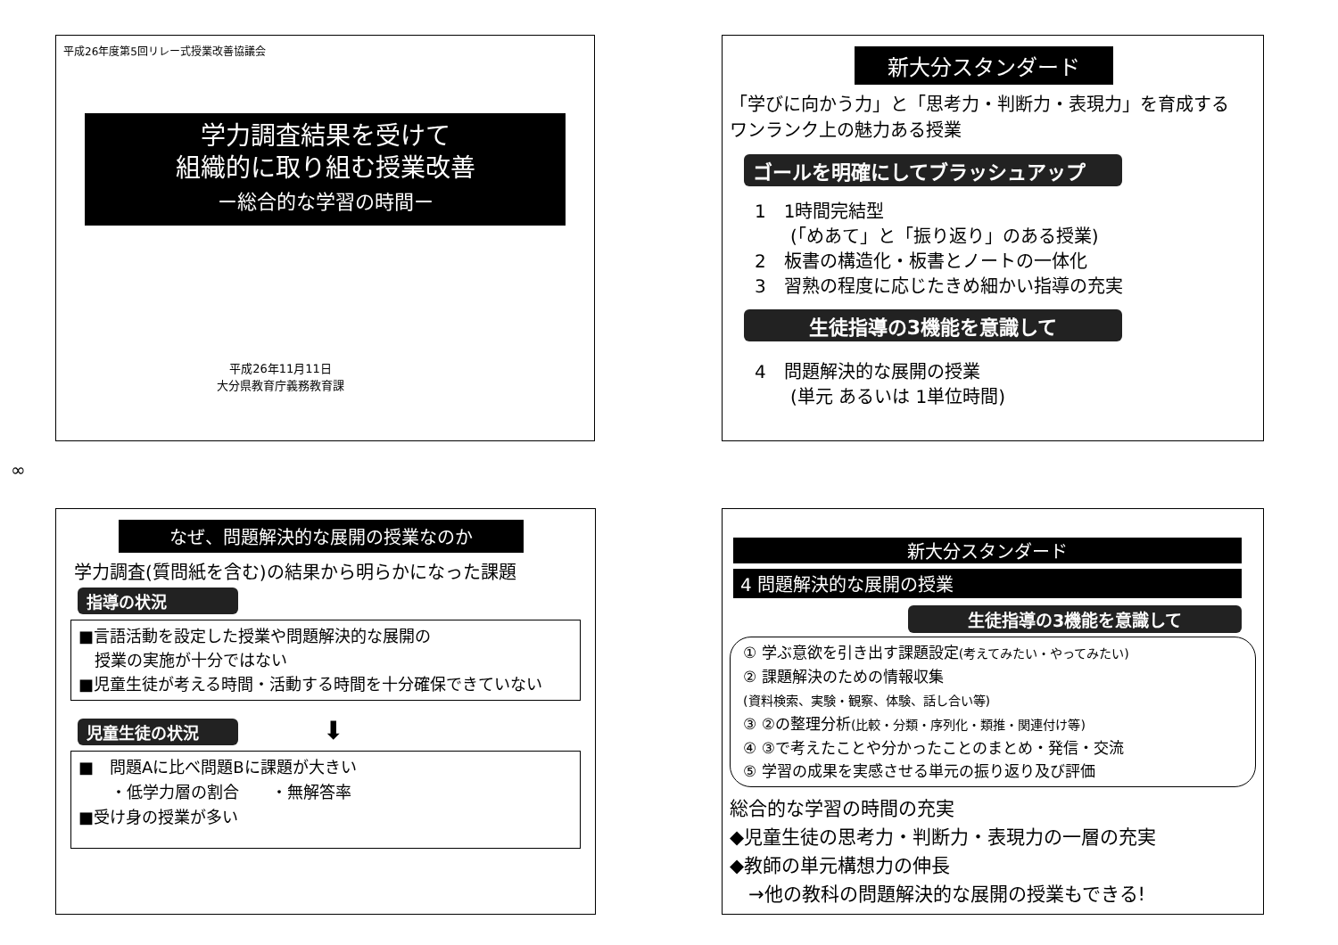平成26年度第5回リレー式授業改善協議会
学力調査結果を受けて
組織的に取り組む授業改善
ー総合的な学習の時間ー
平成26年11月11日
大分県教育庁義務教育課
新大分スタンダード
「学びに向かう力」と「思考力・判断力・表現力」を育成する
ワンランク上の魅力ある授業
ゴールを明確にしてブラッシュアップ
1　1時間完結型
　　(「めあて」と「振り返り」のある授業)
2　板書の構造化・板書とノートの一体化
3　習熟の程度に応じたきめ細かい指導の充実
生徒指導の3機能を意識して
4　問題解決的な展開の授業
　　(単元 あるいは 1単位時間)
∞
なぜ、問題解決的な展開の授業なのか
学力調査(質問紙を含む)の結果から明らかになった課題
指導の状況
■言語活動を設定した授業や問題解決的な展開の
　授業の実施が十分ではない
■児童生徒が考える時間・活動する時間を十分確保できていない
児童生徒の状況
⬇
■　問題Aに比べ問題Bに課題が大きい
　　・低学力層の割合　　・無解答率
■受け身の授業が多い
新大分スタンダード
4 問題解決的な展開の授業
生徒指導の3機能を意識して
① 学ぶ意欲を引き出す課題設定(考えてみたい・やってみたい)
② 課題解決のための情報収集
(資料検索、実験・観察、体験、話し合い等)
③ ②の整理分析(比較・分類・序列化・類推・関連付け等)
④ ③で考えたことや分かったことのまとめ・発信・交流
⑤ 学習の成果を実感させる単元の振り返り及び評価
総合的な学習の時間の充実
◆児童生徒の思考力・判断力・表現力の一層の充実
◆教師の単元構想力の伸長
　→他の教科の問題解決的な展開の授業もできる!